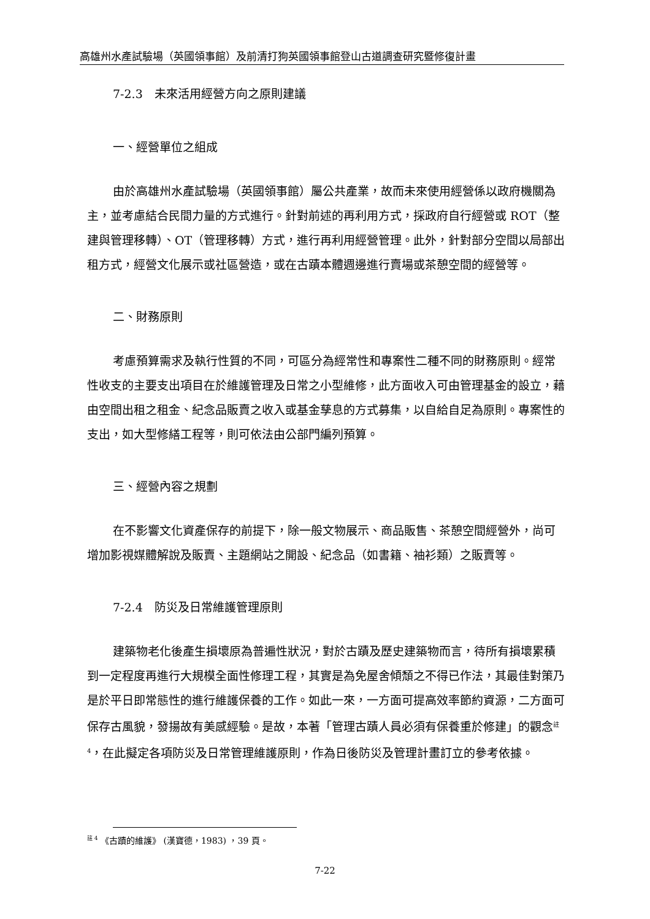高雄州水產試驗場（英國領事館）及前清打狗英國領事館登山古道調查研究暨修復計畫
7-2.3　未來活用經營方向之原則建議
一、經營單位之組成
由於高雄州水產試驗場（英國領事館）屬公共產業，故而未來使用經營係以政府機關為主，並考慮結合民間力量的方式進行。針對前述的再利用方式，採政府自行經營或 ROT（整建與管理移轉）、OT（管理移轉）方式，進行再利用經營管理。此外，針對部分空間以局部出租方式，經營文化展示或社區營造，或在古蹟本體週邊進行賣場或茶憩空間的經營等。
二、財務原則
考慮預算需求及執行性質的不同，可區分為經常性和專案性二種不同的財務原則。經常性收支的主要支出項目在於維護管理及日常之小型維修，此方面收入可由管理基金的設立，藉由空間出租之租金、紀念品販賣之收入或基金孳息的方式募集，以自給自足為原則。專案性的支出，如大型修繕工程等，則可依法由公部門編列預算。
三、經營內容之規劃
在不影響文化資產保存的前提下，除一般文物展示、商品販售、茶憩空間經營外，尚可增加影視媒體解說及販賣、主題網站之開設、紀念品（如書籍、袖衫類）之販賣等。
7-2.4　防災及日常維護管理原則
建築物老化後產生損壞原為普遍性狀況，對於古蹟及歷史建築物而言，待所有損壞累積到一定程度再進行大規模全面性修理工程，其實是為免屋舍傾頹之不得已作法，其最佳對策乃是於平日即常態性的進行維護保養的工作。如此一來，一方面可提高效率節約資源，二方面可保存古風貌，發揚故有美感經驗。是故，本著「管理古蹟人員必須有保養重於修建」的觀念<sup>註 4</sup>，在此擬定各項防災及日常管理維護原則，作為日後防災及管理計畫訂立的參考依據。
<sup>註 4</sup> 《古蹟的維護》 (漢寶德，1983) ，39 頁。
7-22